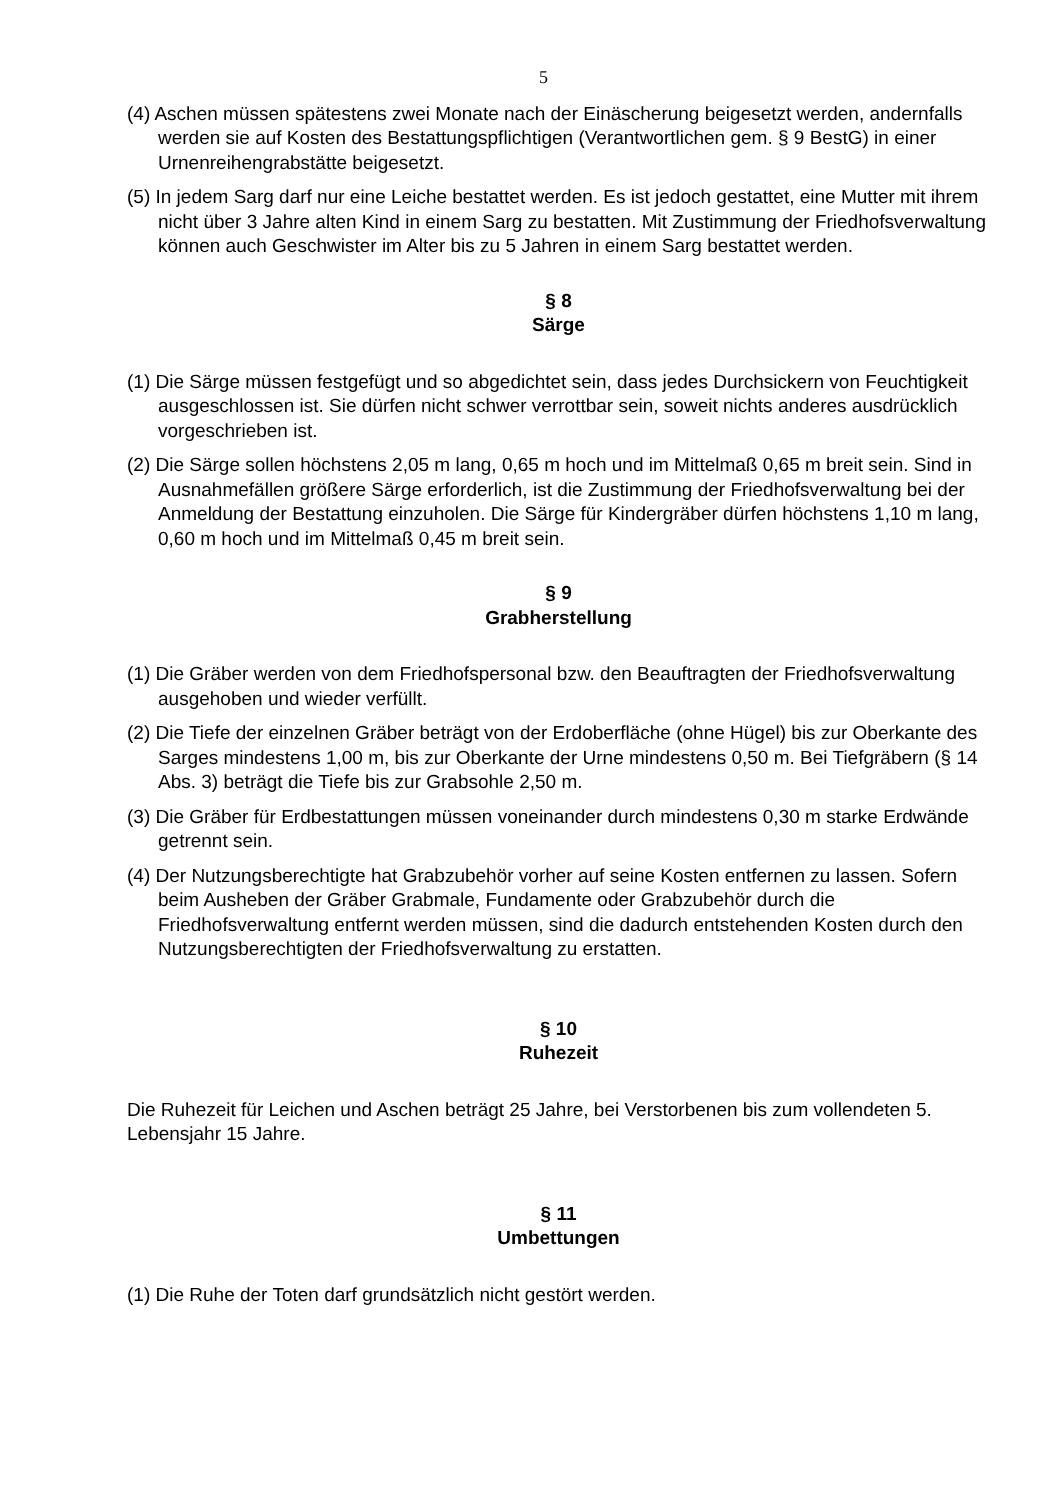5
(4) Aschen müssen spätestens zwei Monate nach der Einäscherung beigesetzt werden, andernfalls werden sie auf Kosten des Bestattungspflichtigen (Verantwortlichen gem. § 9 BestG) in einer Urnenreihengrabstätte beigesetzt.
(5) In jedem Sarg darf nur eine Leiche bestattet werden. Es ist jedoch gestattet, eine Mutter mit ihrem nicht über 3 Jahre alten Kind in einem Sarg zu bestatten. Mit Zustimmung der Friedhofsverwaltung können auch Geschwister im Alter bis zu 5 Jahren in einem Sarg bestattet werden.
§ 8
Särge
(1) Die Särge müssen festgefügt und so abgedichtet sein, dass jedes Durchsickern von Feuchtigkeit ausgeschlossen ist. Sie dürfen nicht schwer verrottbar sein, soweit nichts anderes ausdrücklich vorgeschrieben ist.
(2) Die Särge sollen höchstens 2,05 m lang, 0,65 m hoch und im Mittelmaß 0,65 m breit sein. Sind in Ausnahmefällen größere Särge erforderlich, ist die Zustimmung der Friedhofsverwaltung bei der Anmeldung der Bestattung einzuholen. Die Särge für Kindergräber dürfen höchstens 1,10 m lang, 0,60 m hoch und im Mittelmaß 0,45 m breit sein.
§ 9
Grabherstellung
(1) Die Gräber werden von dem Friedhofspersonal bzw. den Beauftragten der Friedhofsverwaltung ausgehoben und wieder verfüllt.
(2) Die Tiefe der einzelnen Gräber beträgt von der Erdoberfläche (ohne Hügel) bis zur Oberkante des Sarges mindestens 1,00 m, bis zur Oberkante der Urne mindestens 0,50 m. Bei Tiefgräbern (§ 14 Abs. 3) beträgt die Tiefe bis zur Grabsohle 2,50 m.
(3) Die Gräber für Erdbestattungen müssen voneinander durch mindestens 0,30 m starke Erdwände getrennt sein.
(4) Der Nutzungsberechtigte hat Grabzubehör vorher auf seine Kosten entfernen zu lassen. Sofern beim Ausheben der Gräber Grabmale, Fundamente oder Grabzubehör durch die Friedhofsverwaltung entfernt werden müssen, sind die dadurch entstehenden Kosten durch den Nutzungsberechtigten der Friedhofsverwaltung zu erstatten.
§ 10
Ruhezeit
Die Ruhezeit für Leichen und Aschen beträgt 25 Jahre, bei Verstorbenen bis zum vollendeten 5. Lebensjahr 15 Jahre.
§ 11
Umbettungen
(1) Die Ruhe der Toten darf grundsätzlich nicht gestört werden.